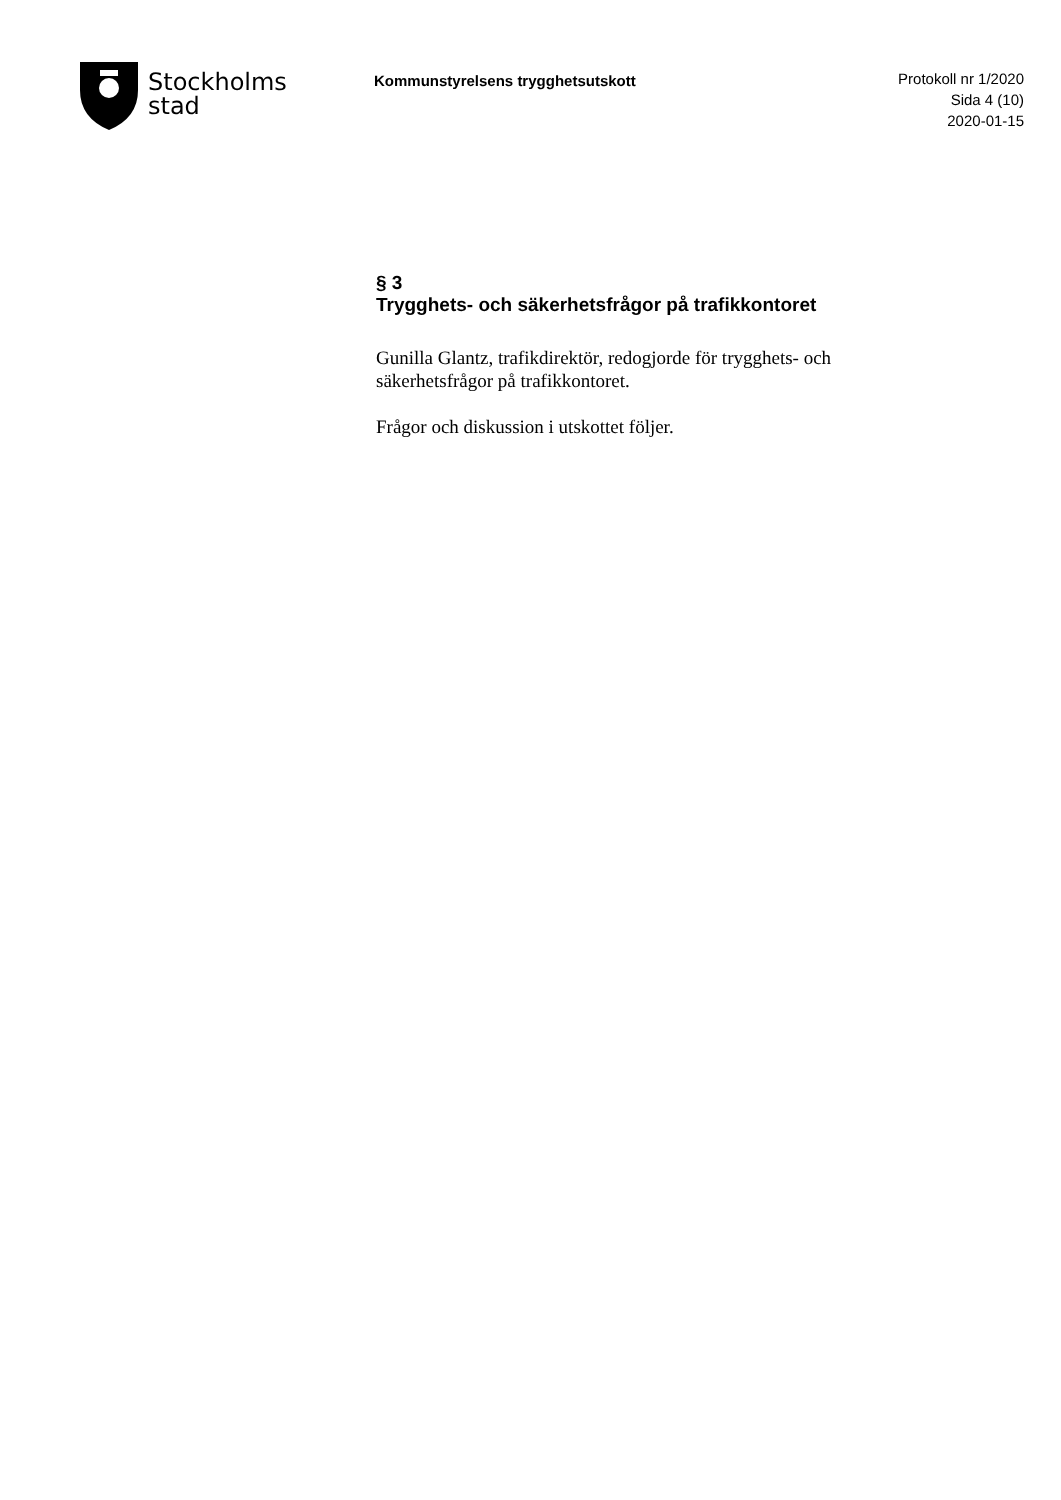Stockholms
stad
Kommunstyrelsens trygghetsutskott
Protokoll nr 1/2020
Sida 4 (10)
2020-01-15
§ 3
Trygghets- och säkerhetsfrågor på trafikkontoret
Gunilla Glantz, trafikdirektör, redogjorde för trygghets- och säkerhetsfrågor på trafikkontoret.
Frågor och diskussion i utskottet följer.